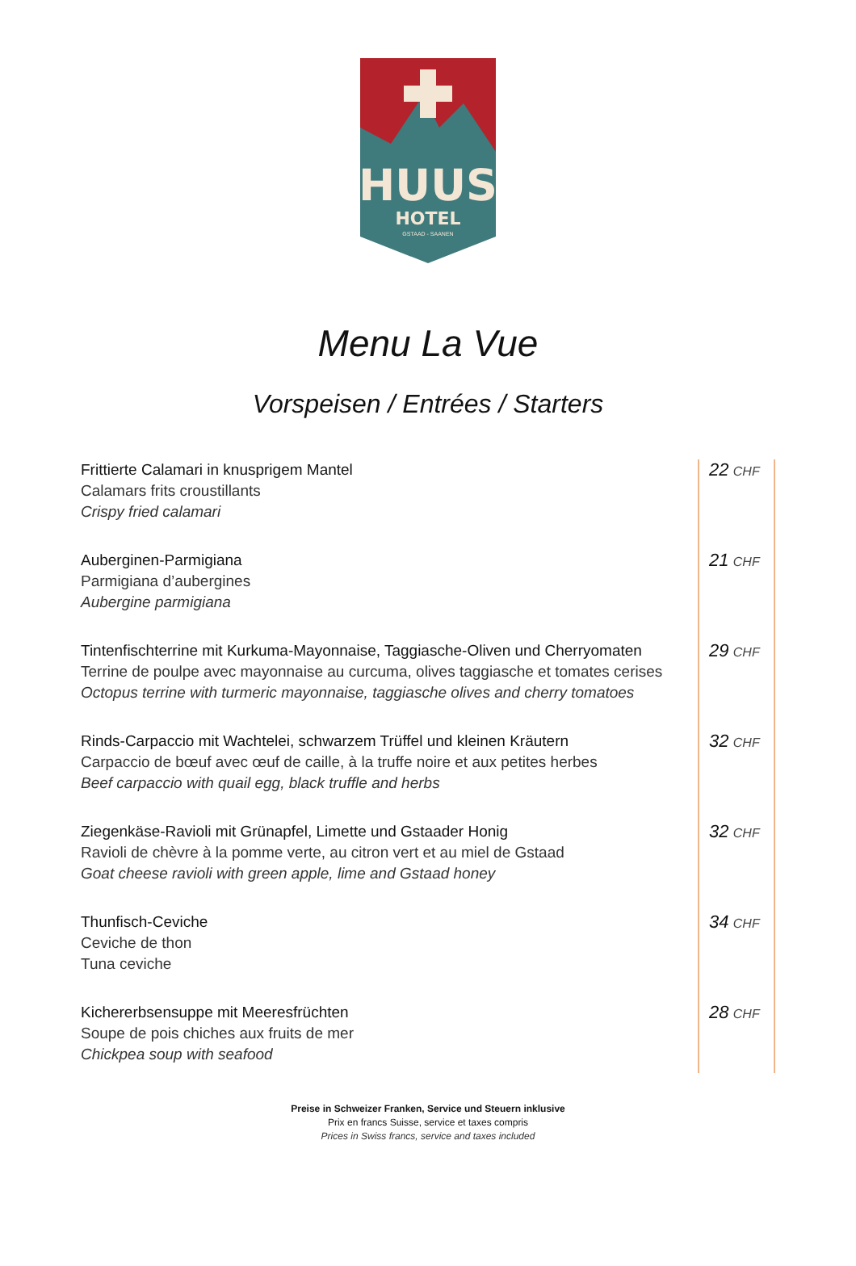HUUS
HOTEL
GSTAAD - SAANEN
Menu La Vue
Vorspeisen / Entrées / Starters
| Frittierte Calamari in knusprigem Mantel Calamars frits croustillants Crispy fried calamari | 22 CHF |
| Auberginen-Parmigiana Parmigiana d’aubergines Aubergine parmigiana | 21 CHF |
| Tintenfischterrine mit Kurkuma-Mayonnaise, Taggiasche-Oliven und Cherryomaten Terrine de poulpe avec mayonnaise au curcuma, olives taggiasche et tomates cerises Octopus terrine with turmeric mayonnaise, taggiasche olives and cherry tomatoes | 29 CHF |
| Rinds-Carpaccio mit Wachtelei, schwarzem Trüffel und kleinen Kräutern Carpaccio de bœuf avec œuf de caille, à la truffe noire et aux petites herbes Beef carpaccio with quail egg, black truffle and herbs | 32 CHF |
| Ziegenkäse-Ravioli mit Grünapfel, Limette und Gstaader Honig Ravioli de chèvre à la pomme verte, au citron vert et au miel de Gstaad Goat cheese ravioli with green apple, lime and Gstaad honey | 32 CHF |
| Thunfisch-Ceviche Ceviche de thon Tuna ceviche | 34 CHF |
| Kichererbsensuppe mit Meeresfrüchten Soupe de pois chiches aux fruits de mer Chickpea soup with seafood | 28 CHF |
Preise in Schweizer Franken, Service und Steuern inklusive
Prix en francs Suisse, service et taxes compris
Prices in Swiss francs, service and taxes included